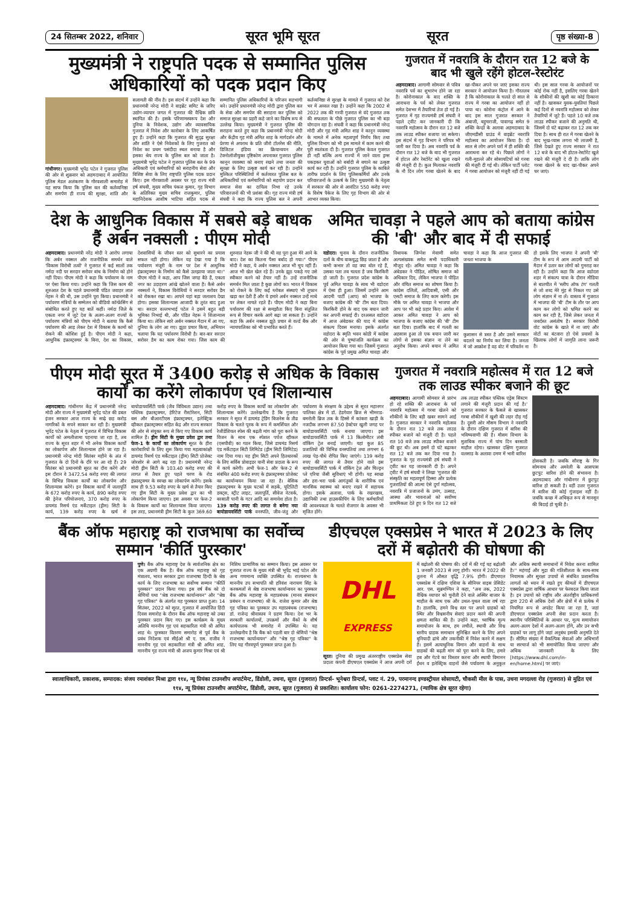24 सितम्बर 2022, शनिवार सूरत भूमि सूरत सूरत पृष्ठ संख्या-8
मुख्यमंत्री ने राष्ट्रपति पदक से सम्मानित पुलिस अधिकारियों को पदक प्रदान किए
गांधीनगर। मुख्यमंत्री भूपेंद्र पटेल ने गुजरात पुलिस की ओर से शुक्रवार को अहमदाबाद में आयोजित पुलिस मेडल अलंकरण के गौरवशाली समारोह में यह साफ किया कि पुलिस बल की कर्तव्यनिष्ठा और समर्पण ही राज्य की सुरक्षा, शांति और सलामती की नींव है। इस संदर्भ में उन्होंने कहा कि प्रधानमंत्री नरेन्द्र मोदी ने वाइब्रेंट समिट के जरिए उद्योग-व्यापार जगत में गुजरात की वैश्विक छवि स्थापित की है। इसके परिणामस्वरूप देश और दुनिया के निवेशक, उद्योग और व्यावसायिक गुजरात में निवेश और कारोबार के लिए आकर्षित हुए हैं। उन्होंने कहा कि गुजरात की सुदृढ़ सुरक्षा और शांति ने ऐसे निवेशकों के लिए गुजरात को निवेश का प्रथम पसंदीदा स्थल बनाया है और इसका श्रेय राज्य के पुलिस बल को जाता है। मुख्यमंत्री भूपेंद्र पटेल ने गुजरात पुलिस बल के 99 अधिकारी एवं कर्मचारियों को सराहनीय सेवा और विशिष्ट सेवा के लिए राष्ट्रपति पुलिस पदक प्रदान किए। इस गौरवशाली अवसर पर गृह राज्य मंत्री हर्ष संघवी, मुख्य सचिव पंकज कुमार, गृह विभाग के अतिरिक्त मुख्य सचिव राजकुमार, पुलिस महानिदेशक आशीष भाटिया सहित पदक से सम्मानित पुलिस अधिकारियों के परिजन सहभागी बने। उन्होंने प्रधानमंत्री नरेन्द्र मोदी द्वारा पुलिस बल के सेवा और समर्पण की सराहना कर पुलिस को समाज सुरक्षा का प्रहरी कहे जाने का विशेष रूप से उल्लेख किया। मुख्यमंत्री ने गुजरात पुलिस की सराहना करते हुए कहा कि प्रधानमंत्री नरेन्द्र मोदी और केंद्रीय गृह मंत्री अमित शाह के मार्गदर्शन और प्रेरणा से अपराध के प्रति जीरो टॉलरेंस की नीति, डिजिटल इंडिया का क्रियान्वयन और टेक्नोलॉजीयुक्त दृष्टिकोण अपनाकर गुजरात पुलिस कानून व्यवस्था को बनाए रखने तथा जनता की सुरक्षा के लिए उत्कृष्ट कार्य कर रही है। उन्होंने मुश्किल परिस्थितियों में कर्तव्यरत पुलिस बल के अधिकारियों एवं कर्मचारियों को सहयोग प्रदान कर समाज सेवा का दायित्व निभा रहे उनके परिवारजनों की भी प्रशंसा की। गृह राज्य मंत्री हर्ष संघवी ने कहा कि राज्य पुलिस बल ने अपनी कर्तव्यनिष्ठा से सुरक्षा के मामले में गुजरात को देश भर में अव्वल रखा है। उन्होंने कहा कि 2002 से 2022 तक की गरवी गुजरात से वंदे गुजरात तक की सफलता के पीछे गुजरात पुलिस का भी बड़ा योगदान रहा है। संघवी ने कहा कि प्रधानमंत्री नरेन्द्र मोदी और गृह मंत्री अमित शाह ने कानून व्यवस्था के मामले में अनेक महत्वपूर्ण निर्णय किए तथा पुलिस विभाग को भी इस मामले में काम करने की पूरी स्वतंत्रता दी है। गुजरात पुलिस केवल गुजरात ही नहीं बल्कि अन्य राज्यों में जाने वाला ड्रग्स पकड़कर युवाओं को बर्बादी से बचाने का उत्कृष्ट कार्य कर रही है। उन्होंने गुजरात पुलिस के काबिले तारीफ प्रदर्शन के लिए पुलिसकर्मियों और उनके परिवारजनों के उत्कर्ष के लिए मुख्यमंत्री के नेतृत्व में सरकार की ओर से आवंटित 550 करोड़ रुपए के विशेष पैकेज के लिए गृह विभाग की ओर से आभार व्यक्त किया।
गुजरात में नवरात्रि के दौरान रात 12 बजे के बाद भी खुले रहेंगे होटल-रेस्टोरंट
अहमदाबाद। आगामी सोमवार से पवित्र नवरात्रि पर्व का शुभारंभ होने जा रहा है। कोरोनाकाल के बाद शक्ति के आराधना के पर्व को लेकर गुजरात समेत देशभर में तैयारियां तेज हो गई है। गुजरात में गृह राज्यमंत्री हर्ष संघवी ने पहले ट्वीट कर जानकारी दी कि नवरात्रि महोत्सव के दौरान रात 12 बजे तक लाउड स्पीकर बजाया जा सकेगा। इस संदर्भ में गृह विभाग ने परिपत्र भी जारी कर दिया है। अब नवरात्रि पर्व के दौरान रात 12 बजे के बाद भी गुजरात में होटल और रेस्टोरेंट को खुला रखने की मंजूरी दी है। कुल मिलाकर नवरात्रि के नौ दिन लोग गरबा खेलने के बाद खा-पीकर अपने घर जाएं इसका राज्य सरकार ने आयोजन किया है। गौरतलब है कि कोरोनाकाल के चलते दो साल से राज्य में गरबा का आयोजन नहीं हो पाया था। कोरोना कंट्रोल में आने के बाद इस साल गुजरात सरकार ने अंबाजी, बहुचराजी, पावागढ़ समेत 9 शक्ति केन्द्रों के अलावा अहमदाबाद के जीएमडीसी ग्राउंड में वाइब्रेंट नवरात्रि महोत्सव का आयोजन किया है। दो साल से लोग अपने घरों में ही शक्ति की आराधना कर रहे थे। पिछले लोगों ने गली-मुहल्ले और सोसायटियों को गरबा की मंजूरी दी गई थी। लेकिन पार्टी प्लोट में गरबा आयोजन को मंजूरी नहीं दी गई थी। इस साल गरबा के आयोजनों पर कोई रोक नहीं है, इसलिए गरबा खेलने के शौकीनों की खुशी का कोई ठिकाना नहीं है। खासकर युवक-युवतियां पिछले कई दिनों से नवरात्रि महोत्सव को लेकर तैयारियों में जुटे हैं। पहले 10 बजे तक लाउड स्पीकर बजाने की अनुमति थी, जिसमें दो घंटे बढ़ाकर रात 12 तक कर दिया है। साथ ही रात में गरबा खेलने के बाद भूख-प्यास लगना भी लाजमी है, जिसे देखते हुए राज्य सरकार ने रात 12 बजे के बाद भी होटल-रेस्टोरेंट खुले रखने की मंजूरी दे दी है। ताकि लोग गरबा खेलने के बाद खा-पीकर अपने घर जाएं।
देश के आधुनिक विकास में सबसे बड़े बाधक हैं अर्बन नक्सली : पीएम मोदी
अहमदाबाद। प्रधानमंत्री नरेंद्र मोदी ने आरोप लगाया कि अर्बन नक्सल और राजनीतिक समर्थन वाले 'विकास विरोधी तत्वों' ने गुजरात में कई सालों तक नर्मदा नदी पर सरदार सरोवर बांध के निर्माण को होने नहीं दिया। पीएम मोदी ने कहा कि पर्यावरण के नाम पर ऐसा किया गया। उन्होंने कहा कि जिस काम की शुरुआत देश के पहले प्रधानमंत्री पंडित जवाहर लाल नेहरू ने की थी, उस उन्होंने पूरा किया। प्रधानमंत्री ने पर्यावरण मंत्रियों के सम्मेलन को वीडियो कॉन्फ्रेंसिंग से संबोधित करते हुए यह बातें कहीं। नर्मदा जिले के एकता नगर में जुटे देश के अलग-अलग राज्यों के पर्यावरण मंत्रियों को पीएम मोदी ने बताया कि कैसे पर्यावरण की आड़ लेकर देश में विकास के कामों को रोकने की कोशिश हुई है। पीएम मोदी ने कहा, आधुनिक इंफ्रास्ट्रक्चर के बिना, देश का विकास, देशवासियों के जीवन स्तर को सुधारने का प्रयास सफल नहीं होगा। लेकिन यह देखा गया है कि पर्यावरण मंजूरी के नाम पर देश में आधुनिक इंफ्रास्ट्रक्चर के निर्माण को कैसे उलझाया जाता था।" पीएम मोदी ने कहा, आप जिस जगह बैठे हैं, एकता नगर का उदाहरण आंखे खोलने वाला है। कैसे अर्बन नक्सलों ने, विकास विरोधियों ने सरदार सरोवर डैम को रोककर रखा था। आपने यहां बड़ा जलाशय देखा होगा। इसका शिलान्यास आजादी के तुरंत बाद हुआ था। सरदार वल्लभभाई पटेल ने इसमें बहुत बड़ी भूमिका निभाई थी, और पंडित नेहरू ने शिलान्यास किया था। लेकिन सारे अर्बन नक्सल मैदान में आ गए, दुनिया के लोग आ गए। झूठा प्रचार किया, अभियान चलाया कि यह पर्यावरण विरोधी है। बार-बार सरदार सरोवर डैम का काम रोका गया। जिस काम की शुरुवात नेहरू जी ने की थी वह पूरा हुआ मेरे आने के बाद। देश का कितना पैसा बर्बाद हो गया।" पीएम मोदी ने कहा, ये अर्बन नक्सल आज भी चुप नहीं हैं। आज भी खेल खेल रहे हैं। उनके झूठ पकड़े गए उसे स्वीकार करने को तैयार नहीं है। उन्हें राजनीतिक समर्थन मिल जाता है कुछ लोगों का। भारत में विकास को रोकने के लिए कई ग्लोबल संस्थाएं भी तूफान खड़ा कर देती हैं और ये हमारे अर्बन नक्सल उन्हें माथे पर लेकर नाचते रहते हैं। पीएम मोदी ने कहा बिना पर्यावरण की रक्षा से समझौता किए बिना संतुलित रूप से विचार करके आगे बढ़ा जा सकता है। उन्होंने कहा कि अर्बन नक्सल झूठे प्रचार से वर्ल्ड बैंक और न्यायपालिका को भी प्रभावित करते हैं।
अमित चावड़ा ने पहले आप को बताया कांग्रेस की 'बी' और बाद में दी सफाई
वडोदरा। चुनाव के दौरान राजनीतिक दलों के बीच वाकयुद्ध छिड़ जाता है और कभी कभार तो वह क्या बोल रहे हैं, उसका पता तब चलता है जब किरकिरी हो जाती है। गुजरात प्रदेश कांग्रेस के पूर्व अमित चावड़ा के साथ भी वडोदरा में ऐसा ही हुआ। जिसमें उन्होंने आम आदमी पार्टी (आप) को भाजपा के बजाए कांग्रेस की 'बी' टीम बता दिया। किरकिरी होने के बाद एक बयान जारी कर अपनी सफाई दी। दरअसल वडोदरा में आज अंबेडकर की याद में कांग्रेस संकल्प दिवस मनाया। इसके अंतर्गत वडोदरा के स्मृति भवन कोठी में कांग्रेस की ओर से पुष्पांजलि कार्यक्रम का आयोजन किया गया था। जिसमें गुजरात कांग्रेस के पूर्व प्रमुख अमित चावड़ा और विधायक जिग्नेश मेवाणी समेत अल्पसंख्यक समेत सभी पदाधिकारी मौजूद रहे। अमित चावड़ा ने कहा कि अंबेडकर ने पीड़ित, शोषित समाज को अधिकार दिए, लेकिन भाजपा ने पीड़ित और वंचित समाज का शोषण किया है। कांग्रेस दलितों, आदिवासी, एसी और एसटी समाज के लिए काम करेगी। इस मौके पर अमित चावड़ा ने भाजपा और आप पर भी कड़े प्रहार किए। आवेश में आकर अमित चावड़ा ने आप को भाजपा के बजाए कांग्रेस की 'बी' टीम बता दिया। हालांकि बाद में गलती का अहसास हुआ तो एक बयान जारी कर लोगों से इसका संज्ञान ना लेने का अनुरोध किया। अपने बयान में अमित चावड़ा ने कहा कि आज गुजरात की जनता भाजपा के
कुशासन से त्रस्त है और उसने सरकार बदलने का निर्णय कर लिया है। जनता में जो आक्रोश है वह वोट में परिवर्तन ना हो इसके लिए भाजपा ने अपनी 'बी' टीम के रूप में आम आदमी पार्टी को मैदान में उतार कर लोगों को गुमराह कर रही है। उन्होंने कहा कि आज वडोदरा शहर में संकल्प यात्रा के दौरान मीडिया से बातचीत में 'स्लीप ऑफ टंग' गलती से जो शब्द मेरे मुंह से निकल गए उसे लोग संज्ञान में ना लें। वास्तव में गुजरात में भाजपा की 'बी' टीम के तौर पर आप काम कर लोगों को भ्रमित करने का काम कर रही है, जिसे लेकर जनता में जबर्दस्त असंतोष है। सरकार विरोधी वोट कांग्रेस के खाते में ना जाएं और वोटों का बंटवारा हो ऐसे प्रयासों के खिलाफ लोगों में जागृति लाना जरूरी है।
पीएम मोदी सूरत में 3400 करोड़ से अधिक के विकास कार्यों का करेंगे लोकार्पण एवं शिलान्यास
अहमदाबाद। गांधीनगर केंद्र में प्रधानमंत्री नरेन्द्र मोदी और राज्य में मुख्यमंत्री भूपेंद्र पटेल की डबल इंजन सरकार आज राज्य के साढ़े छह करोड़ नागरिकों के सपने साकार कर रही है। मुख्यमंत्री भूपेंद्र पटेल के नेतृत्व में गुजरात में विभिन्न विकास कार्यों को अमलीजामा पहनाया जा रहा है, तब राज्य के सूरत शहर में भी अनेक विकास कार्यों का लोकार्पण और शिलान्यास होने जा रहा है। प्रधानमंत्री नरेन्द्र मोदी सितंबर महीने के अंत में गुजरात के दो दिनों के दौरे पर आ रहे हैं। 29 सितंबर को प्रधानमंत्री सूरत का दौरा करेंगे और इस दौरान वे 3472.54 करोड़ रुपए की लागत के विभिन्न विकास कार्यों का लोकार्पण और शिलान्यास करेंगे। इन विकास कार्यों में जलापूर्ति के 672 करोड़ रुपए के कार्य, 890 करोड़ रुपए की ड्रेनेज परियोजनाएं, 370 करोड़ रुपए के डायमंड रिसर्च एंड मर्केंटाइल (ड्रीम) सिटी के कार्य, 139 करोड़ रुपए के खर्च से बायोडायवर्सिटी पार्क (जैव विविधता उद्यान) तथा पब्लिक इंफ्रास्ट्रक्चर, हेरिटेज रीस्टोरेशन, सिटी बस और बीआरटीएस इंफ्रास्ट्रक्चर, इलेक्ट्रिक व्हीकल इंफ्रास्ट्रक्चर सहित केंद्र और राज्य सरकार की ओर से संयुक्त रूप से किए गए विकास कार्य शामिल हैं। ड्रीम सिटी के मुख्य प्रवेश द्वार तथा फेज-1 के कार्यों का लोकार्पण सूरत के हीरा कारोबारियों के लिए शुरू किया गया महत्वाकांक्षी डायमंड रिसर्च एंड मर्केंटाइल (ड्रीम) सिटी प्रोजेक्ट जोरशोर से आगे बढ़ रहा है। प्रधानमंत्री नरेन्द्र मोदी ड्रीम सिटी के 103.40 करोड़ रुपए की लागत से तैयार हुए पहले चरण के रोड इंफ्रास्ट्रक्चर के स्वच्छ का लोकार्पण करेंगे। इसके साथ ही 9.53 करोड़ रुपए के खर्च से तैयार किए गए ड्रीम सिटी के मुख्य प्रवेश द्वार का भी लोकार्पण किया जाएगा। इस अवसर पर फेज-2 के विकास कार्यों का शिलान्यास किया जाएगा। इस तरह, प्रधानमंत्री ड्रीम सिटी के कुल 369.60 करोड़ रुपए के विकास कार्यों का लोकार्पण और शिलान्यास करेंगे। उल्लेखनीय है कि गुजरात सरकार ने सूरत में डायमंड ट्रेडिंग बिजनेस के तीव्र विकास के चलते पूरक के रूप में कमर्शियल और रेजीडेंशियल स्पेस की बढ़ती मांग को पूरा करने के विजन के साथ एक स्पेशल पर्पज व्हीकल (एसपीवी) का गठन किया, जिसे डायमंड रिसर्च एंड मर्केंटाइल सिटी लिमिटेड (ड्रीम सिटी लिमिटेड) नाम दिया गया। यह ड्रीम सिटी अपने हितधारकों के लिए सर्विस प्रोवाइडर यानी सेवा प्रदाता के रूप में कार्य करेगी। अभी फेज-1 और फेज-2 से संबंधित 400 करोड़ रुपए के इंफ्रास्ट्रक्चर प्रोजेक्ट का कार्यान्वयन किया जा रहा है। बेसिक इंफ्रास्ट्रक्चर के मुख्य घटकों में सड़कें, यूटिलिटी डक्ट्स, स्ट्रीट लाइट, जलापूर्ति, सीवेज नेटवर्क, बरसाती पानी के गटर आदि का समावेश होता है। 139 करोड़ रुपए की लागत से बनेगा नया बायोडायवर्सिटी पार्क वनस्पति, जीव-जंतु और पर्यावरण के संरक्षण के उद्देश्य से सूरत महानगर पालिका क्षेत्र में डॉ. हेडगेवार ब्रिज से भीमराड-बमरोली ब्रिज तक के हिस्से में कांकरा खाड़ी के नजदीक लगभग 87.50 हेक्टेयर खुली जगह पर बायोडायवर्सिटी पार्क बनाया जाएगा। इस बायोडायवर्सिटी पार्क में 13 किलोमीटर लंबी वॉकिंग ट्रेल बनाई जाएगी। यहां कुल 85 प्रजातियों की विभिन्न वनस्पतियां तथा लगभग 6 लाख पेड़-पौधे रोपित किए जाएंगे। 139 करोड़ रुपए की लागत से तैयार होने वाले इस बायोडायवर्सिटी पार्क में वॉकिंग ट्रेल और चिल्ड्रन प्ले एरिया जैसी सुविधाएं भी होंगी। यह स्वच्छ और हरा-भरा पार्क आगंतुकों के शारीरिक एवं मानसिक स्वास्थ्य को बनाए रखने में सहायक होगा। इसके अलावा, पार्क के रखरखाव, उद्यानिकी तथा हाउसकीपिंग के लिए कर्मचारियों की आवश्यकता के चलते रोजगार के अवसर भी सृजित होंगे।
गुजरात में नवरात्रि महोत्सव में रात 12 बजे तक लाउड स्पीकर बजाने की छूट
अहमदाबाद। आगामी सोमवार से प्रारंभ हो रहे शक्ति की आराधना के पर्व नवरात्रि महोत्सव में गरबा खेलने को शौकीनों के लिए बड़ी खबर सामने आई है। गुजरात सरकार ने नवरात्रि महोत्सव के दौरान रात 12 बजे तक लाउड स्पीकर बजाने को मंजूरी दी है। पहले रात 10 बजे तक लाउड स्पीकर बजाने की छूट थी। अब इसमें दो घंटे बढ़ाकर रात 12 बजे तक कर दिया गया है। गुजरात के गृह राज्यमंत्री हर्ष संघवी ने ट्वीट कर यह जानकारी दी है। अपने ट्वीट में हर्ष संघवी ने लिखा 'गुजरात की संस्कृति का महत्वपूर्ण हिस्सा और प्रत्येक गुजरातियों की आत्मा ऐसे दुर्गा महोत्सव, नवरात्रि में प्रजाजनों के उमंग, उत्साह, आस्था और भावनाओं को सर्वोच्च प्राथमिकता देते हुए 9 दिन रात 12 बजे तक लाउड स्पीकर पब्लिक एड्रेस सिस्टम लगाने की मंजूरी प्रदान की गई है।' गुजरात सरकार के फैसले से खासकर गरबा शौकीनों में खुशी की लहर दौड़ गई है। दूसरी ओर मौसम विभाग ने नवरात्रि के दौरान दक्षिण गुजरात में बारिश की भविष्यवाणी की है। मौसम विभाग के मुताबिक राज्य में पांच दिन बरसाती माहौल रहेगा। खासकर दक्षिण गुजरात वलसाड के अलावा दमण में भारी बारिश
होसकती है। जबकि सौराष्ट्र के गिर सोमनाथ और अमरेली के आसपास छुटपुट बारिश होने की संभावना है। अहमदाबाद और गांधीनगर में छुटपुट बारिश हो सकती है। वहीं उत्तर गुजरात में बारिश की कोई गुंजाइश नहीं है। जबकि कच्छ में अधिकृत रूप से मानसून की बिदाई हो चुकी है।
बैंक ऑफ महाराष्ट्र को राजभाषा का सर्वोच्च सम्मान 'कीर्ति पुरस्कार'
पुणे। बैंक ऑफ महाराष्ट्र देश के सार्वजनिक क्षेत्र का एक अग्रणी बैंक है। बैंक ऑफ महाराष्ट्र को गृह मंत्रालय, भारत सरकार द्वारा राजभाषा हिन्दी के श्रेष्ठ कार्य के लिए राजभाषा का सर्वोच्च सम्मान "कीर्ति पुरस्कार" प्रदान किया गया। इस वर्ष बैंक को दो श्रेणियों यथा "श्रेष्ठ राजभाषा कार्यान्वयन" और "श्रेष्ठ गृह पत्रिका" के अंतर्गत यह पुरस्कार प्राप्त हुआ। 14 सितंबर, 2022 को सूरत, गुजरात में आयोजित हिंदी दिवस समारोह के दौरान बैंक ऑफ महाराष्ट्र को उक्त पुरस्कार प्रदान किए गए। इस कार्यक्रम के मुख्य अतिथि माननीय गृह एवं सहकारिता मंत्री श्री अमित शाह थे। पुरस्कार वितरण समारोह से पूर्व बैंक के प्रबंध निदेशक एवं सीईओ श्री ए. एस. राजीव ने माननीय गृह एवं सहकारिता मंत्री श्री अमित शाह, माननीय गृह राज्य मंत्री श्री अजय कुमार मिश्रा एवं श्री निशिथ प्रामाणिक का सम्मान किया। इस अवसर पर गुजरात राज्य के मुख्य मंत्री श्री भूपेंद्र भाई पटेल और अन्य गणमान्य व्यक्ति उपस्थित थे। राज्यसभा के माननीय उप सभापति श्री हरिवंश नारायण सिंह के करकमलों से श्रेष्ठ राजभाषा कार्यान्वयन का पुरस्कार बैंक ऑफ महाराष्ट्र के महाप्रबंधक (मानव संसाधन प्रबंधन व राजभाषा) श्री के. राजेश कुमार और श्रेष्ठ गृह पत्रिका का पुरस्कार उप महाप्रबंधक (राजभाषा) डॉ. राजेन्द्र श्रीवास्तव ने ग्रहण किया। देश भर के सरकारी कार्यालयों, उपक्रमों और बैंकों के शीर्ष कार्यपालक भी समारोह में उपस्थित थे। यह उल्लेखनीय है कि बैंक को पहली बार दो श्रेणियों "श्रेष्ठ राजभाषा कार्यान्वयन" और "श्रेष्ठ गृह पत्रिका" के लिए यह गौरवपूर्ण पुरस्कार प्राप्त हुआ है।
डीएचएल एक्सप्रेस ने भारत में 2023 के लिए दरों में बढ़ोतरी की घोषणा की
DHL
EXPRESS
सूरत। दुनिया की प्रमुख अंतरराष्ट्रीय एक्सप्रेस सेवा प्रदाता कंपनी डीएचएल एक्सप्रेस ने आज अपनी दरों में बढ़ोतरी की घोषणा की। दरों में की गई यह बढ़ोतरी 1 जनवरी 2023 से लागू होगी। भारत में 2022 की तुलना में औसत वृद्धि 7.9% होगी। डीएचएल एक्सप्रेस में दक्षिण एशिया के सीनियर वाइस प्रेसिडेंट आर. एस. सुब्रमण्यिन ने कहा, "अब तक, 2022 वैश्विक व्यापार को चुनौती देने वाले अस्थिर बाजार के माहौल के साथ एक और उथल-पुथल वाला वर्ष रहा है। हालांकि, हमने विश्व स्तर पर अपने ग्राहकों को स्थिर और विश्वसनीय सेवाएं प्रदान करने की अपनी क्षमता साबित की है। उन्होंने कहा, च्वार्षिक मूल्य समायोजन के साथ, हम लचीले, स्थायी और विश्व स्तरीय ग्राहक समाधान सुनिश्चित करने के लिए अपने बुनियादी ढांचे और तकनीकी में निवेश करने में सक्षम हैं। इसमें अत्याधुनिक विमान और वाहनों के साथ ग्राहकों की बढ़ती मांग को पूरा करने के लिए, हमारे हब और गेटवे का विस्तार करना और स्थायी विमानन ईंधन व इलेक्ट्रिक वाहनों जैसे पर्यावरण के अनुकूल और अधिक स्थायी समाधानों में निवेश करना शामिल है।'' महंगाई और मुद्रा की गतिशीलता के साथ-साथ नियामक और सुरक्षा उपायों से संबंधित प्रशासनिक लागतों को ध्यान में रखते हुए कीमतों में डीएचएल एक्सप्रेस द्वारा वार्षिक आधार पर फेरबदल किया जाता है। इन उपायों को राष्ट्रीय और अंतर्राष्ट्रीय प्राधिकरणों द्वारा 220 से अधिक देशों और क्षेत्रों में से प्रत्येक में नियमित रूप से अपडेट किया जा रहा है, जहां डीएचएल एक्सप्रेस अपनी सेवा प्रदान करता है। स्थानीय परिस्थितियों के आधार पर, मूल्य समायोजन अलग-अलग देशों में अलग-अलग होंगे, और उन सभी ग्राहकों पर लागू होंगे जहां अनुबंध इसकी अनुमति देते हैं। सीमित संख्या में वैकल्पिक सेवाओं और अधिभारों या सरचार्ज को भी समायोजित किया जाएगा और अधिक जानकारी के लिए [https://www.dhl.com/in-en/home.html] पर जाएं।
स्वात्वाधिकारी, प्रकाशक, सम्पादक: संजय रमाशंकर मिश्रा द्वारा ११४, न्यू प्रियंका टाउनशीप अपार्टमेन्ट, डिंडोली, उधना, सूरत (गुजरात) प्रिन्टर्स- भूनेश्वरा प्रिन्टर्स, प्लाट नं. 29, परमानन्द इण्डस्ट्रीयल सोसायटी, चौकसी मील के पास, उधना मगदल्ला रोड़ (गुजरात) से मुद्रित एवं ११४, न्यू प्रियंका टाउनशीप अपार्टमेन्ट, डिंडोली, उधना, सूरत (गुजरात) से प्रकाशित। कार्यालय फोन: 0261-2274271, (न्यायिक क्षेत्र सूरत रहेगा)